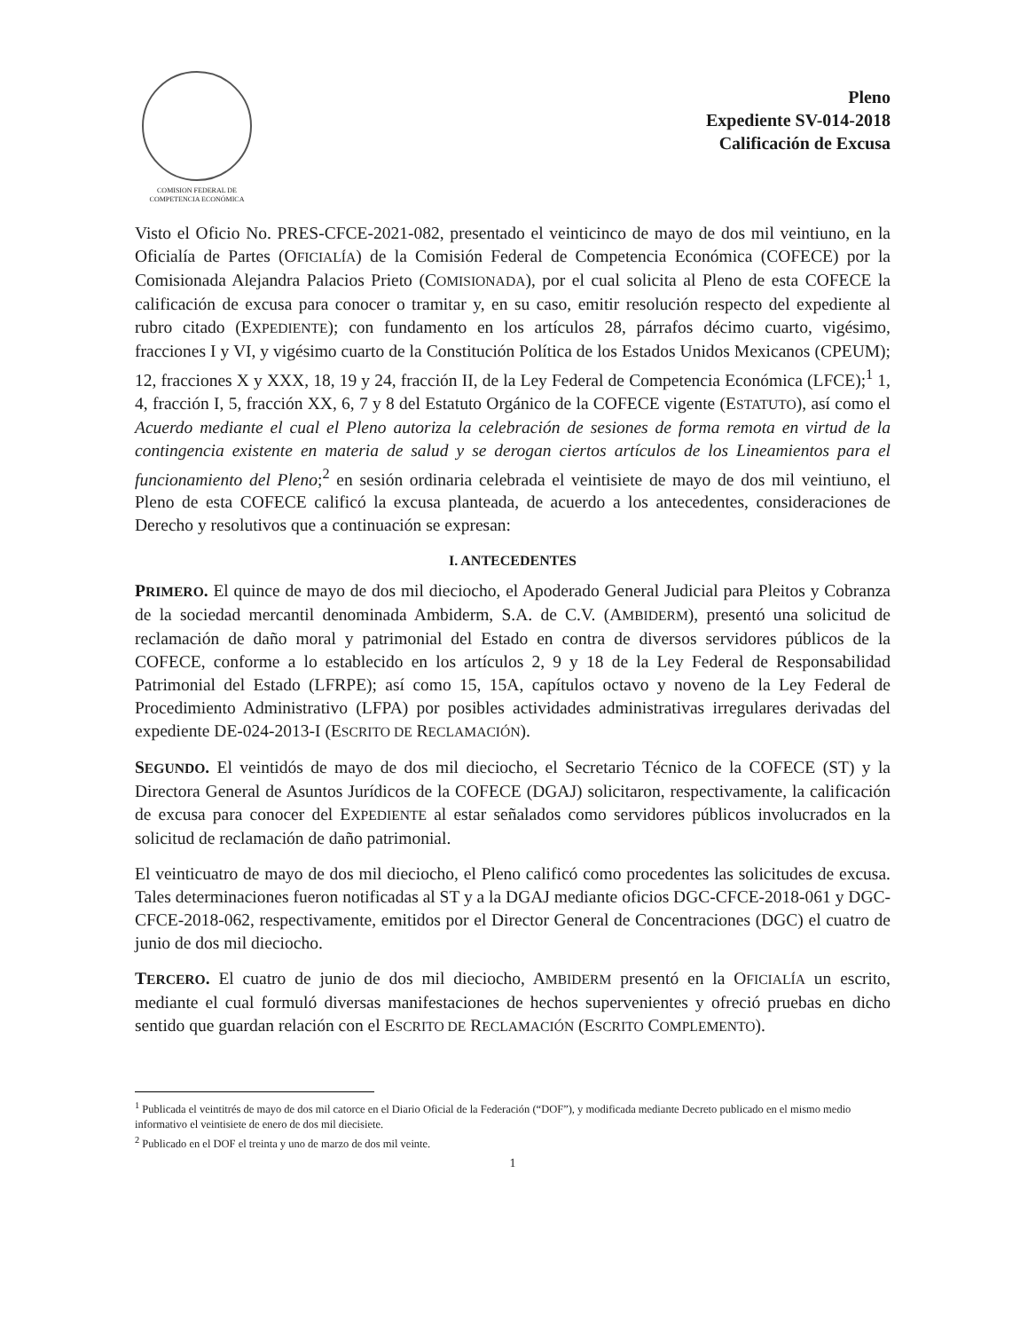COMISION FEDERAL DE
COMPETENCIA ECONÓMICA
Pleno
Expediente SV-014-2018
Calificación de Excusa
Visto el Oficio No. PRES-CFCE-2021-082, presentado el veinticinco de mayo de dos mil veintiuno, en la Oficialía de Partes (OFICIALÍA) de la Comisión Federal de Competencia Económica (COFECE) por la Comisionada Alejandra Palacios Prieto (COMISIONADA), por el cual solicita al Pleno de esta COFECE la calificación de excusa para conocer o tramitar y, en su caso, emitir resolución respecto del expediente al rubro citado (EXPEDIENTE); con fundamento en los artículos 28, párrafos décimo cuarto, vigésimo, fracciones I y VI, y vigésimo cuarto de la Constitución Política de los Estados Unidos Mexicanos (CPEUM); 12, fracciones X y XXX, 18, 19 y 24, fracción II, de la Ley Federal de Competencia Económica (LFCE);<sup>1</sup> 1, 4, fracción I, 5, fracción XX, 6, 7 y 8 del Estatuto Orgánico de la COFECE vigente (ESTATUTO), así como el Acuerdo mediante el cual el Pleno autoriza la celebración de sesiones de forma remota en virtud de la contingencia existente en materia de salud y se derogan ciertos artículos de los Lineamientos para el funcionamiento del Pleno;<sup>2</sup> en sesión ordinaria celebrada el veintisiete de mayo de dos mil veintiuno, el Pleno de esta COFECE calificó la excusa planteada, de acuerdo a los antecedentes, consideraciones de Derecho y resolutivos que a continuación se expresan:
I. ANTECEDENTES
PRIMERO. El quince de mayo de dos mil dieciocho, el Apoderado General Judicial para Pleitos y Cobranza de la sociedad mercantil denominada Ambiderm, S.A. de C.V. (AMBIDERM), presentó una solicitud de reclamación de daño moral y patrimonial del Estado en contra de diversos servidores públicos de la COFECE, conforme a lo establecido en los artículos 2, 9 y 18 de la Ley Federal de Responsabilidad Patrimonial del Estado (LFRPE); así como 15, 15A, capítulos octavo y noveno de la Ley Federal de Procedimiento Administrativo (LFPA) por posibles actividades administrativas irregulares derivadas del expediente DE-024-2013-I (ESCRITO DE RECLAMACIÓN).
SEGUNDO. El veintidós de mayo de dos mil dieciocho, el Secretario Técnico de la COFECE (ST) y la Directora General de Asuntos Jurídicos de la COFECE (DGAJ) solicitaron, respectivamente, la calificación de excusa para conocer del EXPEDIENTE al estar señalados como servidores públicos involucrados en la solicitud de reclamación de daño patrimonial.
El veinticuatro de mayo de dos mil dieciocho, el Pleno calificó como procedentes las solicitudes de excusa. Tales determinaciones fueron notificadas al ST y a la DGAJ mediante oficios DGC-CFCE-2018-061 y DGC-CFCE-2018-062, respectivamente, emitidos por el Director General de Concentraciones (DGC) el cuatro de junio de dos mil dieciocho.
TERCERO. El cuatro de junio de dos mil dieciocho, AMBIDERM presentó en la OFICIALÍA un escrito, mediante el cual formuló diversas manifestaciones de hechos supervenientes y ofreció pruebas en dicho sentido que guardan relación con el ESCRITO DE RECLAMACIÓN (ESCRITO COMPLEMENTO).
<sup>1</sup> Publicada el veintitrés de mayo de dos mil catorce en el Diario Oficial de la Federación (“DOF”), y modificada mediante Decreto publicado en el mismo medio informativo el veintisiete de enero de dos mil diecisiete.
<sup>2</sup> Publicado en el DOF el treinta y uno de marzo de dos mil veinte.
1